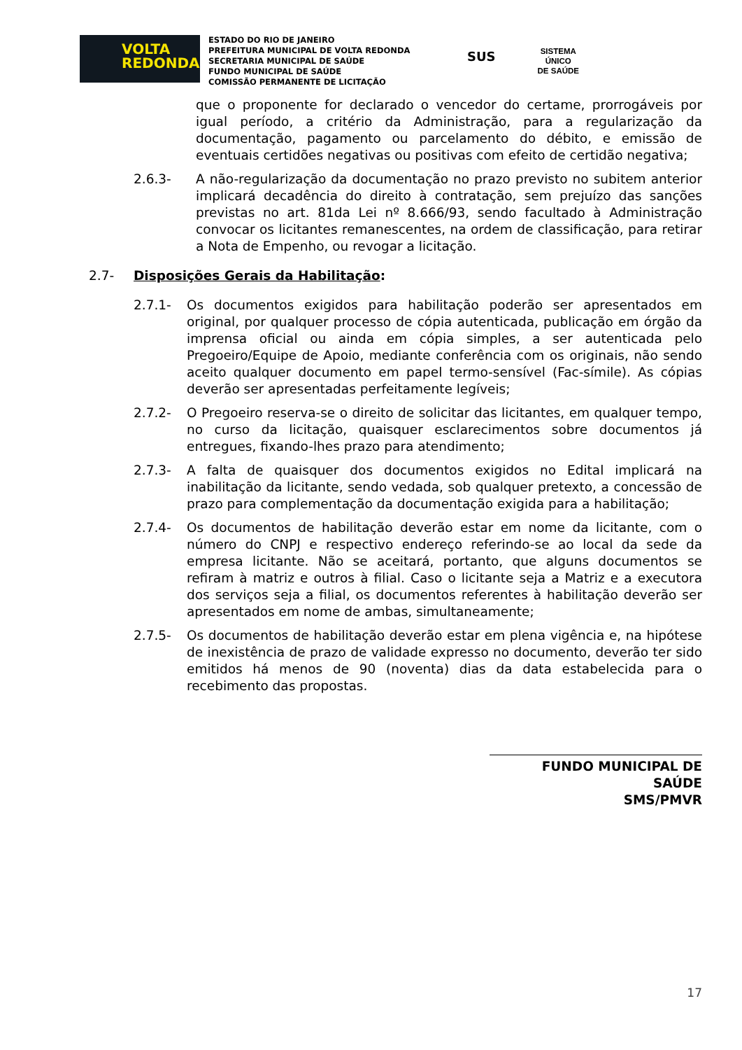VOLTA
REDONDA
ESTADO DO RIO DE JANEIRO
PREFEITURA MUNICIPAL DE VOLTA REDONDA
SECRETARIA MUNICIPAL DE SAÚDE
FUNDO MUNICIPAL DE SAÚDE
COMISSÃO PERMANENTE DE LICITAÇÃO
SUS
SISTEMA
ÚNICO
DE SAÚDE
que o proponente for declarado o vencedor do certame, prorrogáveis por igual período, a critério da Administração, para a regularização da documentação, pagamento ou parcelamento do débito, e emissão de eventuais certidões negativas ou positivas com efeito de certidão negativa;
2.6.3- A não-regularização da documentação no prazo previsto no subitem anterior implicará decadência do direito à contratação, sem prejuízo das sanções previstas no art. 81da Lei nº 8.666/93, sendo facultado à Administração convocar os licitantes remanescentes, na ordem de classificação, para retirar a Nota de Empenho, ou revogar a licitação.
2.7- Disposições Gerais da Habilitação:
2.7.1- Os documentos exigidos para habilitação poderão ser apresentados em original, por qualquer processo de cópia autenticada, publicação em órgão da imprensa oficial ou ainda em cópia simples, a ser autenticada pelo Pregoeiro/Equipe de Apoio, mediante conferência com os originais, não sendo aceito qualquer documento em papel termo-sensível (Fac-símile). As cópias deverão ser apresentadas perfeitamente legíveis;
2.7.2- O Pregoeiro reserva-se o direito de solicitar das licitantes, em qualquer tempo, no curso da licitação, quaisquer esclarecimentos sobre documentos já entregues, fixando-lhes prazo para atendimento;
2.7.3- A falta de quaisquer dos documentos exigidos no Edital implicará na inabilitação da licitante, sendo vedada, sob qualquer pretexto, a concessão de prazo para complementação da documentação exigida para a habilitação;
2.7.4- Os documentos de habilitação deverão estar em nome da licitante, com o número do CNPJ e respectivo endereço referindo-se ao local da sede da empresa licitante. Não se aceitará, portanto, que alguns documentos se refiram à matriz e outros à filial. Caso o licitante seja a Matriz e a executora dos serviços seja a filial, os documentos referentes à habilitação deverão ser apresentados em nome de ambas, simultaneamente;
2.7.5- Os documentos de habilitação deverão estar em plena vigência e, na hipótese de inexistência de prazo de validade expresso no documento, deverão ter sido emitidos há menos de 90 (noventa) dias da data estabelecida para o recebimento das propostas.
FUNDO MUNICIPAL DE SAÚDE
SMS/PMVR
17